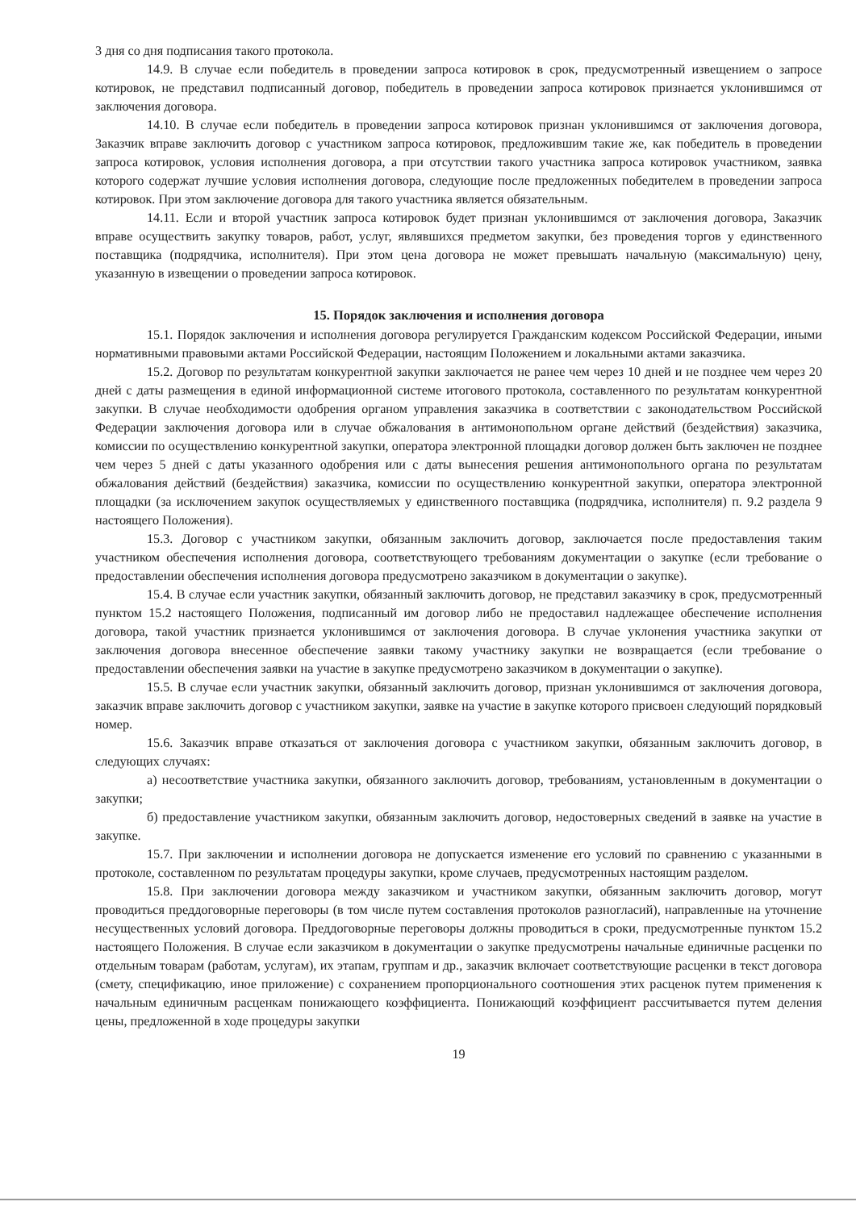3 дня со дня подписания такого протокола.
14.9. В случае если победитель в проведении запроса котировок в срок, предусмотренный извещением о запросе котировок, не представил подписанный договор, победитель в проведении запроса котировок признается уклонившимся от заключения договора.
14.10. В случае если победитель в проведении запроса котировок признан уклонившимся от заключения договора, Заказчик вправе заключить договор с участником запроса котировок, предложившим такие же, как победитель в проведении запроса котировок, условия исполнения договора, а при отсутствии такого участника запроса котировок участником, заявка которого содержат лучшие условия исполнения договора, следующие после предложенных победителем в проведении запроса котировок. При этом заключение договора для такого участника является обязательным.
14.11. Если и второй участник запроса котировок будет признан уклонившимся от заключения договора, Заказчик вправе осуществить закупку товаров, работ, услуг, являвшихся предметом закупки, без проведения торгов у единственного поставщика (подрядчика, исполнителя). При этом цена договора не может превышать начальную (максимальную) цену, указанную в извещении о проведении запроса котировок.
15. Порядок заключения и исполнения договора
15.1. Порядок заключения и исполнения договора регулируется Гражданским кодексом Российской Федерации, иными нормативными правовыми актами Российской Федерации, настоящим Положением и локальными актами заказчика.
15.2. Договор по результатам конкурентной закупки заключается не ранее чем через 10 дней и не позднее чем через 20 дней с даты размещения в единой информационной системе итогового протокола, составленного по результатам конкурентной закупки. В случае необходимости одобрения органом управления заказчика в соответствии с законодательством Российской Федерации заключения договора или в случае обжалования в антимонопольном органе действий (бездействия) заказчика, комиссии по осуществлению конкурентной закупки, оператора электронной площадки договор должен быть заключен не позднее чем через 5 дней с даты указанного одобрения или с даты вынесения решения антимонопольного органа по результатам обжалования действий (бездействия) заказчика, комиссии по осуществлению конкурентной закупки, оператора электронной площадки (за исключением закупок осуществляемых у единственного поставщика (подрядчика, исполнителя) п. 9.2 раздела 9 настоящего Положения).
15.3. Договор с участником закупки, обязанным заключить договор, заключается после предоставления таким участником обеспечения исполнения договора, соответствующего требованиям документации о закупке (если требование о предоставлении обеспечения исполнения договора предусмотрено заказчиком в документации о закупке).
15.4. В случае если участник закупки, обязанный заключить договор, не представил заказчику в срок, предусмотренный пунктом 15.2 настоящего Положения, подписанный им договор либо не предоставил надлежащее обеспечение исполнения договора, такой участник признается уклонившимся от заключения договора. В случае уклонения участника закупки от заключения договора внесенное обеспечение заявки такому участнику закупки не возвращается (если требование о предоставлении обеспечения заявки на участие в закупке предусмотрено заказчиком в документации о закупке).
15.5. В случае если участник закупки, обязанный заключить договор, признан уклонившимся от заключения договора, заказчик вправе заключить договор с участником закупки, заявке на участие в закупке которого присвоен следующий порядковый номер.
15.6. Заказчик вправе отказаться от заключения договора с участником закупки, обязанным заключить договор, в следующих случаях:
а) несоответствие участника закупки, обязанного заключить договор, требованиям, установленным в документации о закупки;
б) предоставление участником закупки, обязанным заключить договор, недостоверных сведений в заявке на участие в закупке.
15.7. При заключении и исполнении договора не допускается изменение его условий по сравнению с указанными в протоколе, составленном по результатам процедуры закупки, кроме случаев, предусмотренных настоящим разделом.
15.8. При заключении договора между заказчиком и участником закупки, обязанным заключить договор, могут проводиться преддоговорные переговоры (в том числе путем составления протоколов разногласий), направленные на уточнение несущественных условий договора. Преддоговорные переговоры должны проводиться в сроки, предусмотренные пунктом 15.2 настоящего Положения. В случае если заказчиком в документации о закупке предусмотрены начальные единичные расценки по отдельным товарам (работам, услугам), их этапам, группам и др., заказчик включает соответствующие расценки в текст договора (смету, спецификацию, иное приложение) с сохранением пропорционального соотношения этих расценок путем применения к начальным единичным расценкам понижающего коэффициента. Понижающий коэффициент рассчитывается путем деления цены, предложенной в ходе процедуры закупки
19